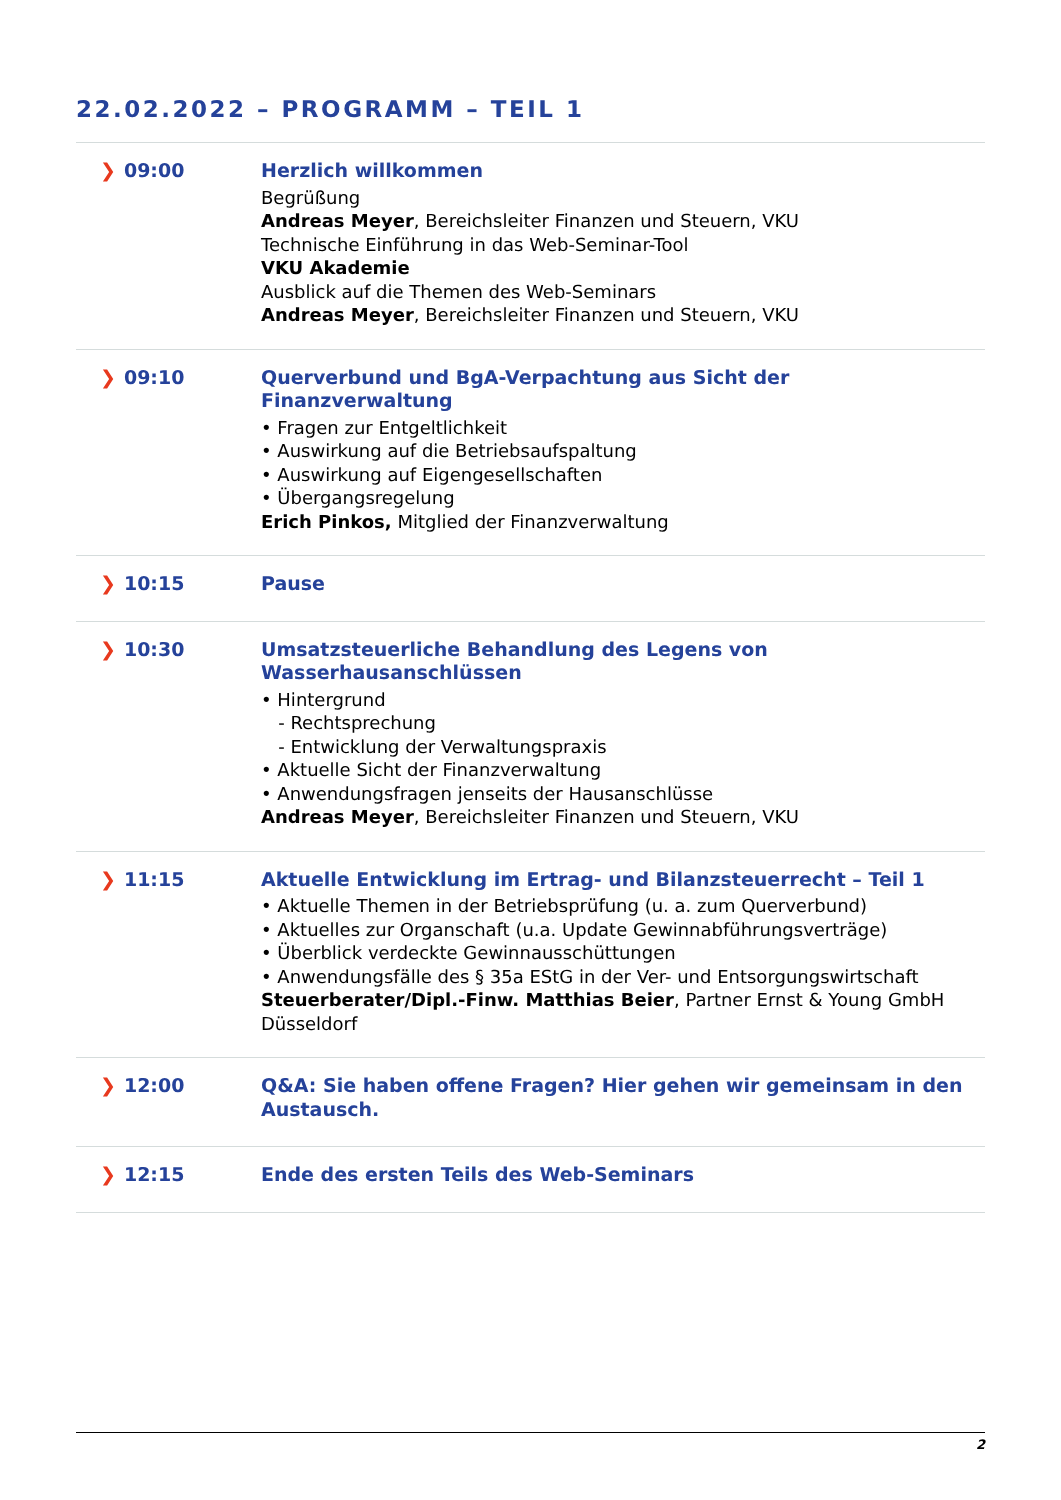22.02.2022 – PROGRAMM – TEIL 1
❯ 09:00 Herzlich willkommen
Begrüßung
Andreas Meyer, Bereichsleiter Finanzen und Steuern, VKU
Technische Einführung in das Web-Seminar-Tool
VKU Akademie
Ausblick auf die Themen des Web-Seminars
Andreas Meyer, Bereichsleiter Finanzen und Steuern, VKU
❯ 09:10 Querverbund und BgA-Verpachtung aus Sicht der Finanzverwaltung
• Fragen zur Entgeltlichkeit
• Auswirkung auf die Betriebsaufspaltung
• Auswirkung auf Eigengesellschaften
• Übergangsregelung
Erich Pinkos, Mitglied der Finanzverwaltung
❯ 10:15 Pause
❯ 10:30 Umsatzsteuerliche Behandlung des Legens von Wasserhausanschlüssen
• Hintergrund
- Rechtsprechung
- Entwicklung der Verwaltungspraxis
• Aktuelle Sicht der Finanzverwaltung
• Anwendungsfragen jenseits der Hausanschlüsse
Andreas Meyer, Bereichsleiter Finanzen und Steuern, VKU
❯ 11:15 Aktuelle Entwicklung im Ertrag- und Bilanzsteuerrecht – Teil 1
• Aktuelle Themen in der Betriebsprüfung (u. a. zum Querverbund)
• Aktuelles zur Organschaft (u.a. Update Gewinnabführungsverträge)
• Überblick verdeckte Gewinnausschüttungen
• Anwendungsfälle des § 35a EStG in der Ver- und Entsorgungswirtschaft
Steuerberater/Dipl.-Finw. Matthias Beier, Partner Ernst & Young GmbH Düsseldorf
❯ 12:00 Q&A: Sie haben offene Fragen? Hier gehen wir gemeinsam in den Austausch.
❯ 12:15 Ende des ersten Teils des Web-Seminars
2